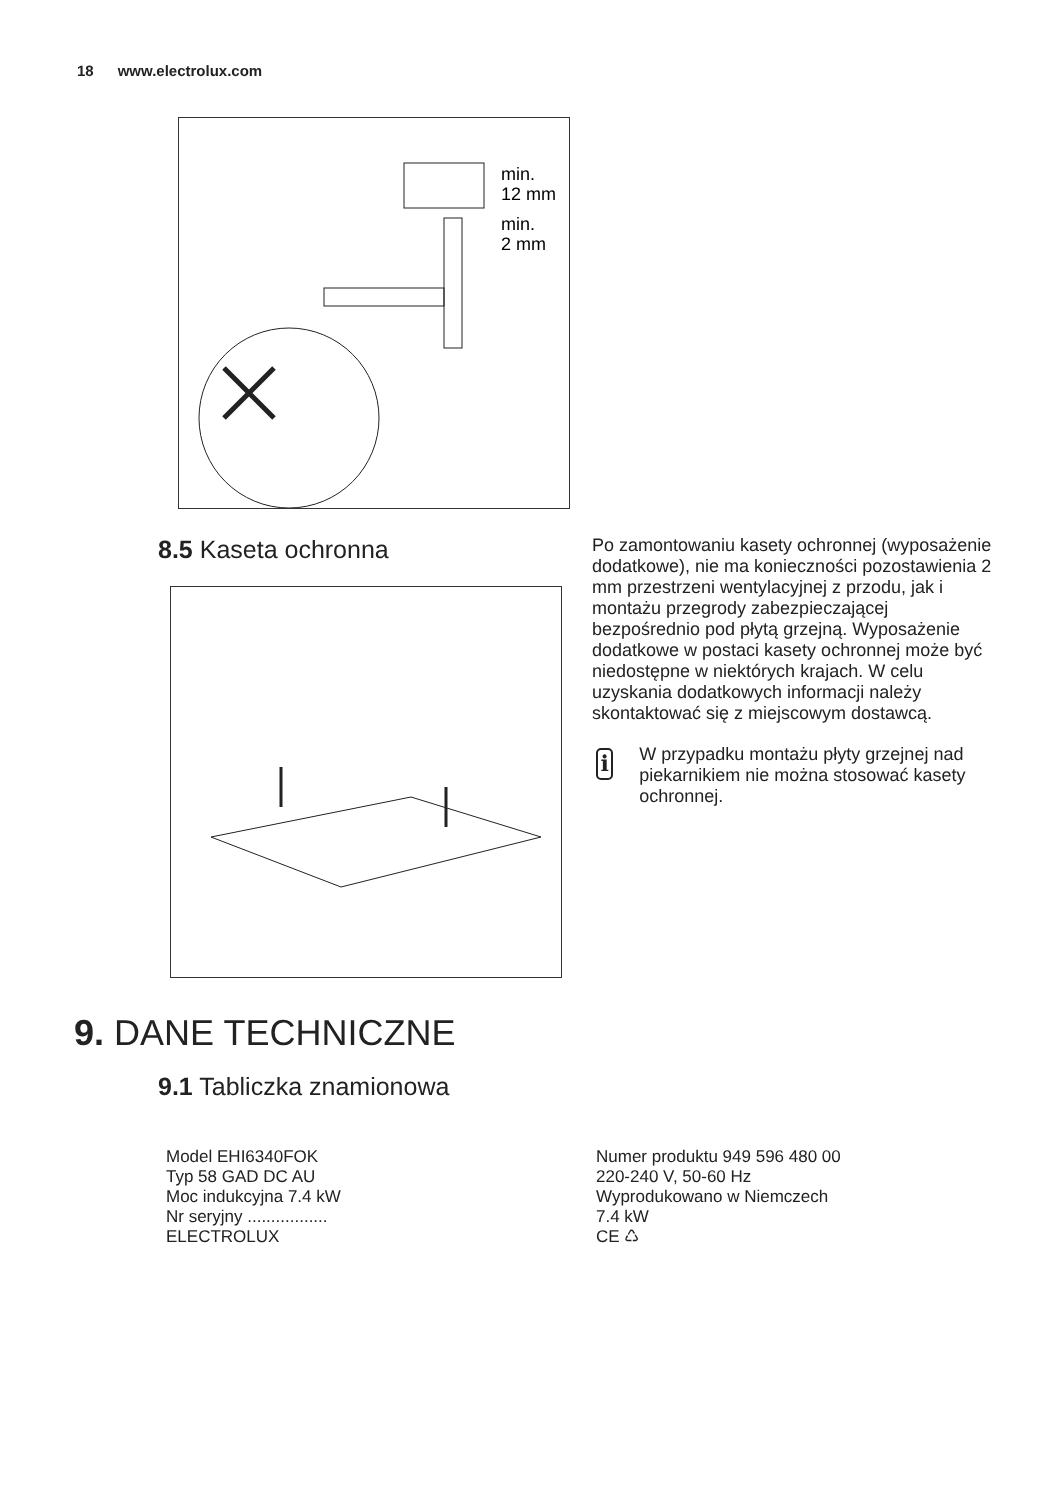18 www.electrolux.com
min.
12 mm
min.
2 mm
8.5 Kaseta ochronna
Po zamontowaniu kasety ochronnej (wyposażenie dodatkowe), nie ma konieczności pozostawienia 2 mm przestrzeni wentylacyjnej z przodu, jak i montażu przegrody zabezpieczającej bezpośrednio pod płytą grzejną. Wyposażenie dodatkowe w postaci kasety ochronnej może być niedostępne w niektórych krajach. W celu uzyskania dodatkowych informacji należy skontaktować się z miejscowym dostawcą.
i
W przypadku montażu płyty grzejnej nad piekarnikiem nie można stosować kasety ochronnej.
9. DANE TECHNICZNE
9.1 Tabliczka znamionowa
Model EHI6340FOK
Typ 58 GAD DC AU
Moc indukcyjna 7.4 kW
Nr seryjny .................
ELECTROLUX
Numer produktu 949 596 480 00
220-240 V, 50-60 Hz
Wyprodukowano w Niemczech
7.4 kW
CE ♺